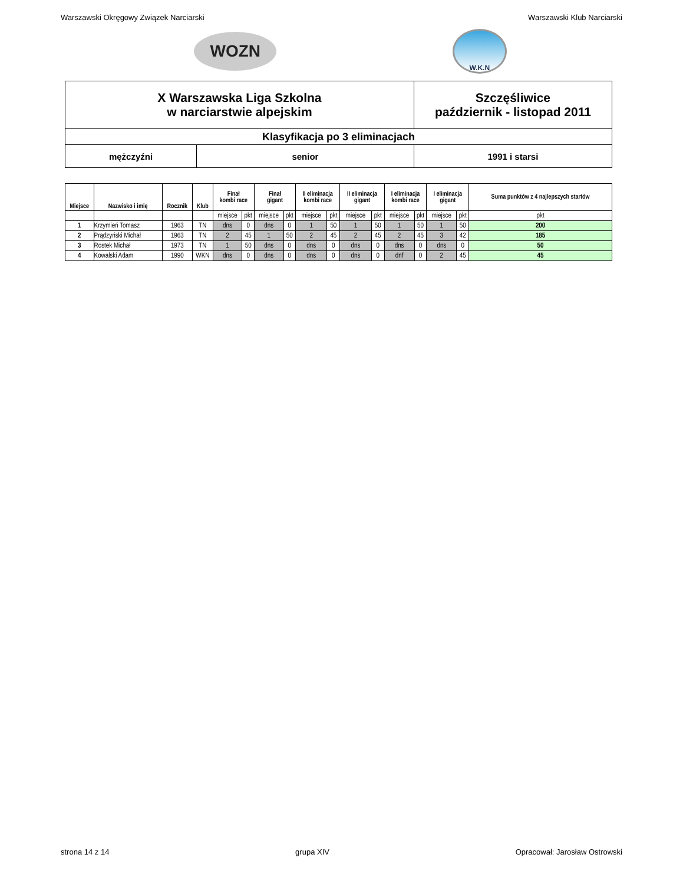Warszawski Okręgowy Związek Narciarski Warszawski Klub Narciarski
WOZN
W.K.N
| X Warszawska Liga Szkolna w narciarstwie alpejskim | | Szczęśliwice październik - listopad 2011 |
| Klasyfikacja po 3 eliminacjach | | |
| mężczyźni | senior | 1991 i starsi |
| Miejsce | Nazwisko i imię | Rocznik | Klub | Finał kombi race | | Finał gigant | | II eliminacja kombi race | | II eliminacja gigant | | I eliminacja kombi race | | I eliminacja gigant | | Suma punktów z 4 najlepszych startów |
| --- | --- | --- | --- | --- | --- | --- | --- | --- | --- | --- | --- | --- | --- | --- | --- | --- |
| | | | | miejsce | pkt | miejsce | pkt | miejsce | pkt | miejsce | pkt | miejsce | pkt | miejsce | pkt | pkt |
| 1 | Krzymień Tomasz | 1963 | TN | dns | 0 | dns | 0 | 1 | 50 | 1 | 50 | 1 | 50 | 1 | 50 | 200 |
| 2 | Prądzyński Michał | 1963 | TN | 2 | 45 | 1 | 50 | 2 | 45 | 2 | 45 | 2 | 45 | 3 | 42 | 185 |
| 3 | Rostek Michał | 1973 | TN | 1 | 50 | dns | 0 | dns | 0 | dns | 0 | dns | 0 | dns | 0 | 50 |
| 4 | Kowalski Adam | 1990 | WKN | dns | 0 | dns | 0 | dns | 0 | dns | 0 | dnf | 0 | 2 | 45 | 45 |
strona 14 z 14 grupa XIV Opracował: Jarosław Ostrowski